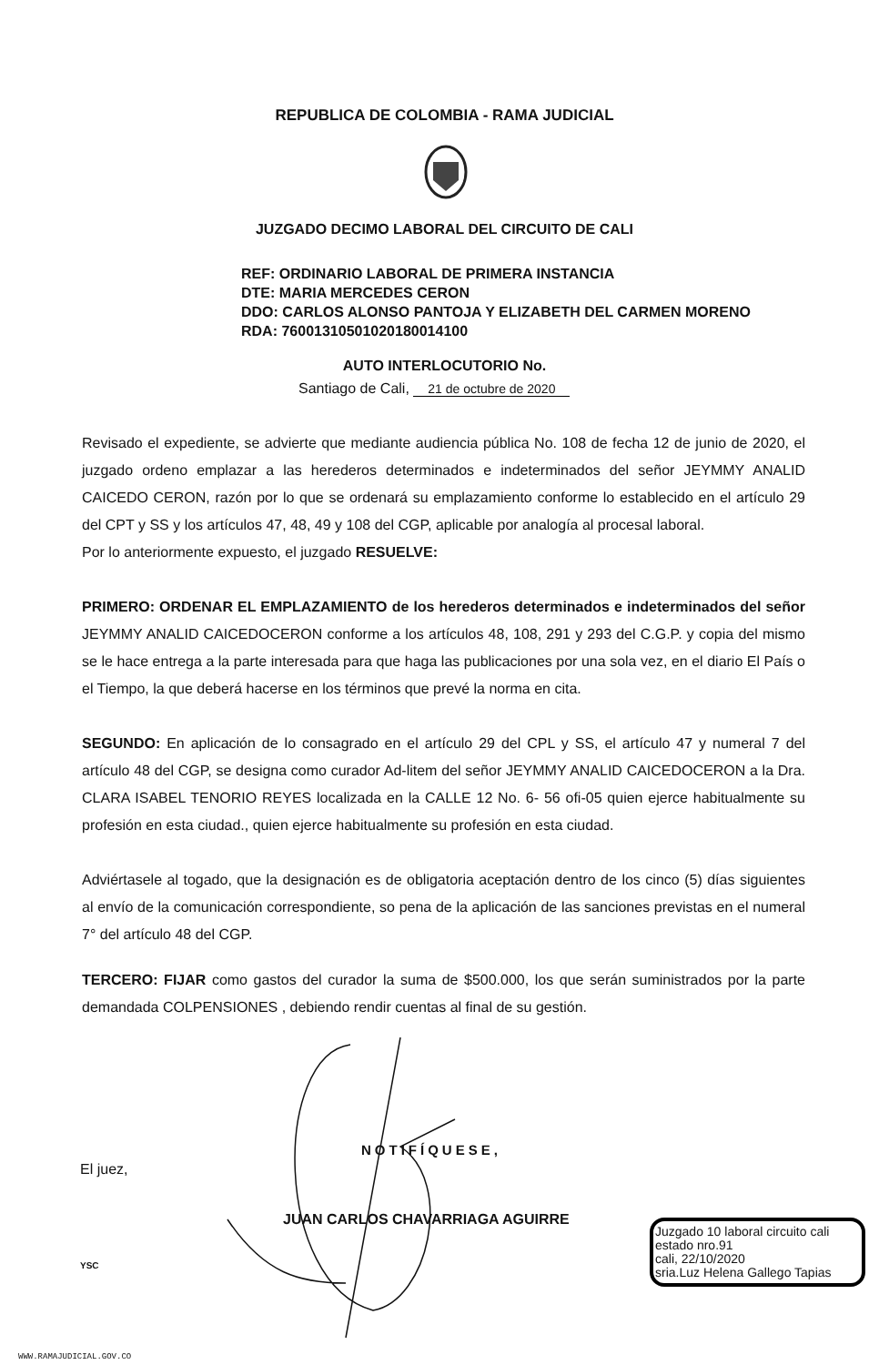REPUBLICA DE COLOMBIA - RAMA JUDICIAL
JUZGADO DECIMO LABORAL DEL CIRCUITO DE CALI
REF: ORDINARIO LABORAL DE PRIMERA INSTANCIA
DTE: MARIA MERCEDES CERON
DDO: CARLOS ALONSO PANTOJA Y ELIZABETH DEL CARMEN MORENO
RDA: 76001310501020180014100
AUTO INTERLOCUTORIO No.
Santiago de Cali, 21 de octubre de 2020
Revisado el expediente, se advierte que mediante audiencia pública No. 108 de fecha 12 de junio de 2020, el juzgado ordeno emplazar a las herederos determinados e indeterminados del señor JEYMMY ANALID CAICEDO CERON, razón por lo que se ordenará su emplazamiento conforme lo establecido en el artículo 29 del CPT y SS y los artículos 47, 48, 49 y 108 del CGP, aplicable por analogía al procesal laboral.
Por lo anteriormente expuesto, el juzgado RESUELVE:
PRIMERO: ORDENAR EL EMPLAZAMIENTO de los herederos determinados e indeterminados del señor JEYMMY ANALID CAICEDOCERON conforme a los artículos 48, 108, 291 y 293 del C.G.P. y copia del mismo se le hace entrega a la parte interesada para que haga las publicaciones por una sola vez, en el diario El País o el Tiempo, la que deberá hacerse en los términos que prevé la norma en cita.
SEGUNDO: En aplicación de lo consagrado en el artículo 29 del CPL y SS, el artículo 47 y numeral 7 del artículo 48 del CGP, se designa como curador Ad-litem del señor JEYMMY ANALID CAICEDOCERON a la Dra. CLARA ISABEL TENORIO REYES localizada en la CALLE 12 No. 6- 56 ofi-05 quien ejerce habitualmente su profesión en esta ciudad., quien ejerce habitualmente su profesión en esta ciudad.
Adviértasele al togado, que la designación es de obligatoria aceptación dentro de los cinco (5) días siguientes al envío de la comunicación correspondiente, so pena de la aplicación de las sanciones previstas en el numeral 7° del artículo 48 del CGP.
TERCERO: FIJAR como gastos del curador la suma de $500.000, los que serán suministrados por la parte demandada COLPENSIONES , debiendo rendir cuentas al final de su gestión.
NOTIFÍQUESE,
El juez,
JUAN CARLOS CHAVARRIAGA AGUIRRE
Juzgado 10 laboral circuito cali
estado nro.91
cali, 22/10/2020
sria.Luz Helena Gallego Tapias
YSC
WWW.RAMAJUDICIAL.GOV.CO